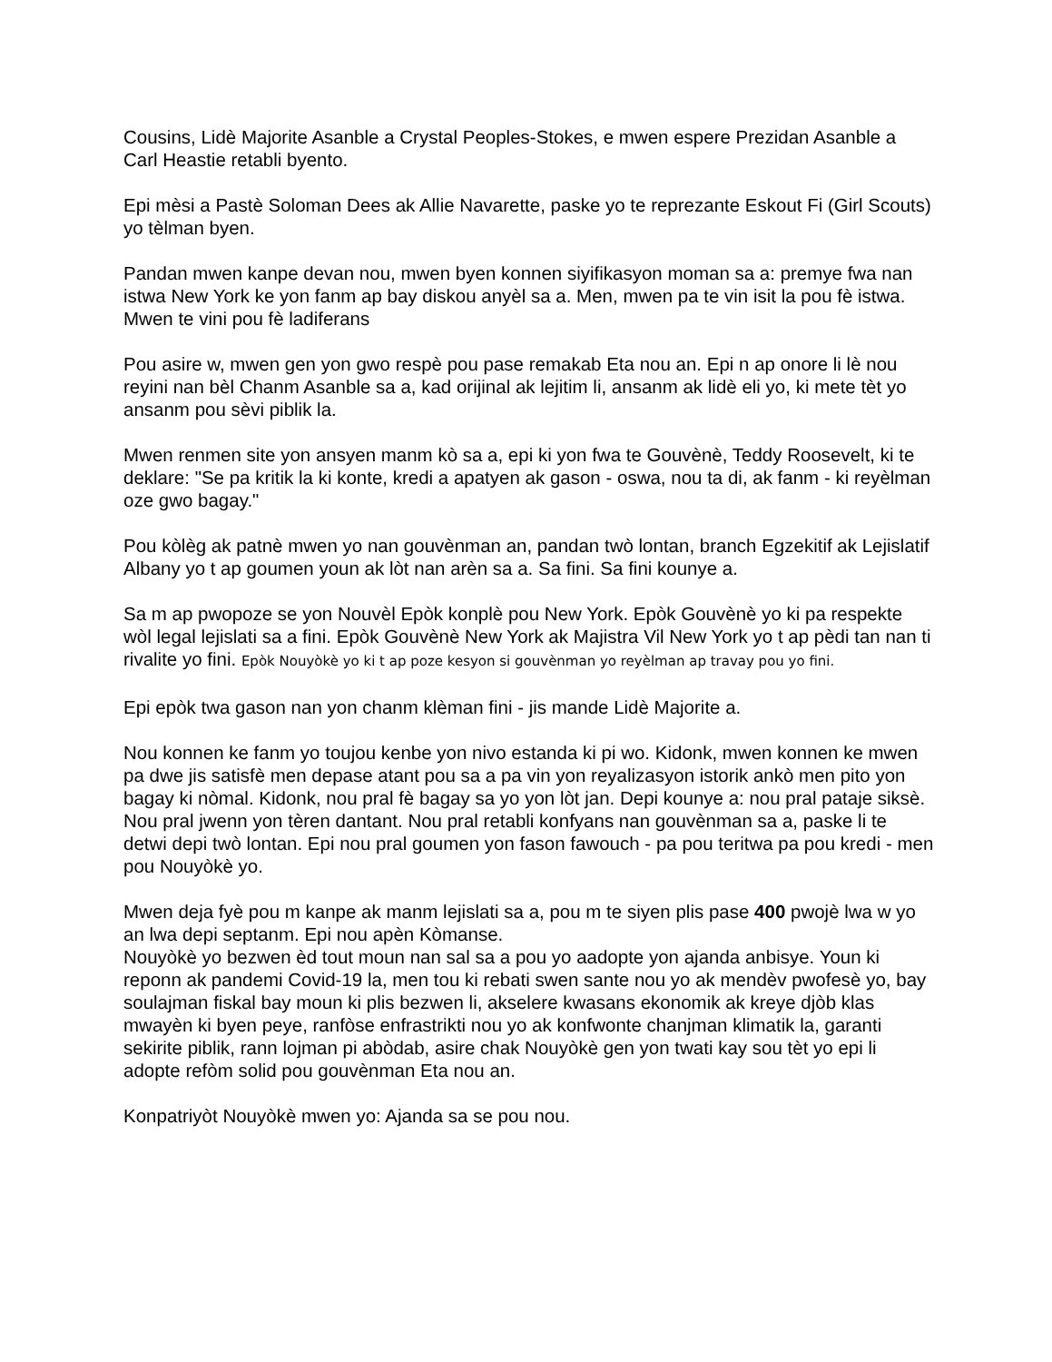Cousins, Lidè Majorite Asanble a Crystal Peoples-Stokes, e mwen espere Prezidan Asanble a Carl Heastie retabli byento.
Epi mèsi a Pastè Soloman Dees ak Allie Navarette, paske yo te reprezante Eskout Fi (Girl Scouts) yo tèlman byen.
Pandan mwen kanpe devan nou, mwen byen konnen siyifikasyon moman sa a: premye fwa nan istwa New York ke yon fanm ap bay diskou anyèl sa a. Men, mwen pa te vin isit la pou fè istwa. Mwen te vini pou fè ladiferans
Pou asire w, mwen gen yon gwo respè pou pase remakab Eta nou an. Epi n ap onore li lè nou reyini nan bèl Chanm Asanble sa a, kad orijinal ak lejitim li, ansanm ak lidè eli yo, ki mete tèt yo ansanm pou sèvi piblik la.
Mwen renmen site yon ansyen manm kò sa a, epi ki yon fwa te Gouvènè, Teddy Roosevelt, ki te deklare: "Se pa kritik la ki konte, kredi a apatyen ak gason - oswa, nou ta di, ak fanm - ki reyèlman oze gwo bagay."
Pou kòlèg ak patnè mwen yo nan gouvènman an, pandan twò lontan, branch Egzekitif ak Lejislatif Albany yo t ap goumen youn ak lòt nan arèn sa a. Sa fini. Sa fini kounye a.
Sa m ap pwopoze se yon Nouvèl Epòk konplè pou New York. Epòk Gouvènè yo ki pa respekte wòl legal lejislati sa a fini. Epòk Gouvènè New York ak Majistra Vil New York yo t ap pèdi tan nan ti rivalite yo fini. Epòk Nouyòkè yo ki t ap poze kesyon si gouvènman yo reyèlman ap travay pou yo fini.
Epi epòk twa gason nan yon chanm klèman fini - jis mande Lidè Majorite a.
Nou konnen ke fanm yo toujou kenbe yon nivo estanda ki pi wo. Kidonk, mwen konnen ke mwen pa dwe jis satisfè men depase atant pou sa a pa vin yon reyalizasyon istorik ankò men pito yon bagay ki nòmal. Kidonk, nou pral fè bagay sa yo yon lòt jan. Depi kounye a: nou pral pataje siksè. Nou pral jwenn yon tèren dantant. Nou pral retabli konfyans nan gouvènman sa a, paske li te detwi depi twò lontan. Epi nou pral goumen yon fason fawouch - pa pou teritwa pa pou kredi - men pou Nouyòkè yo.
Mwen deja fyè pou m kanpe ak manm lejislati sa a, pou m te siyen plis pase 400 pwojè lwa w yo an lwa depi septanm. Epi nou apèn Kòmanse.
Nouyòkè yo bezwen èd tout moun nan sal sa a pou yo aadopte yon ajanda anbisye. Youn ki reponn ak pandemi Covid-19 la, men tou ki rebati swen sante nou yo ak mendèv pwofesè yo, bay soulajman fiskal bay moun ki plis bezwen li, akselere kwasans ekonomik ak kreye djòb klas mwayèn ki byen peye, ranfòse enfrastrikti nou yo ak konfwonte chanjman klimatik la, garanti sekirite piblik, rann lojman pi abòdab, asire chak Nouyòkè gen yon twati kay sou tèt yo epi li adopte refòm solid pou gouvènman Eta nou an.
Konpatriyòt Nouyòkè mwen yo: Ajanda sa se pou nou.